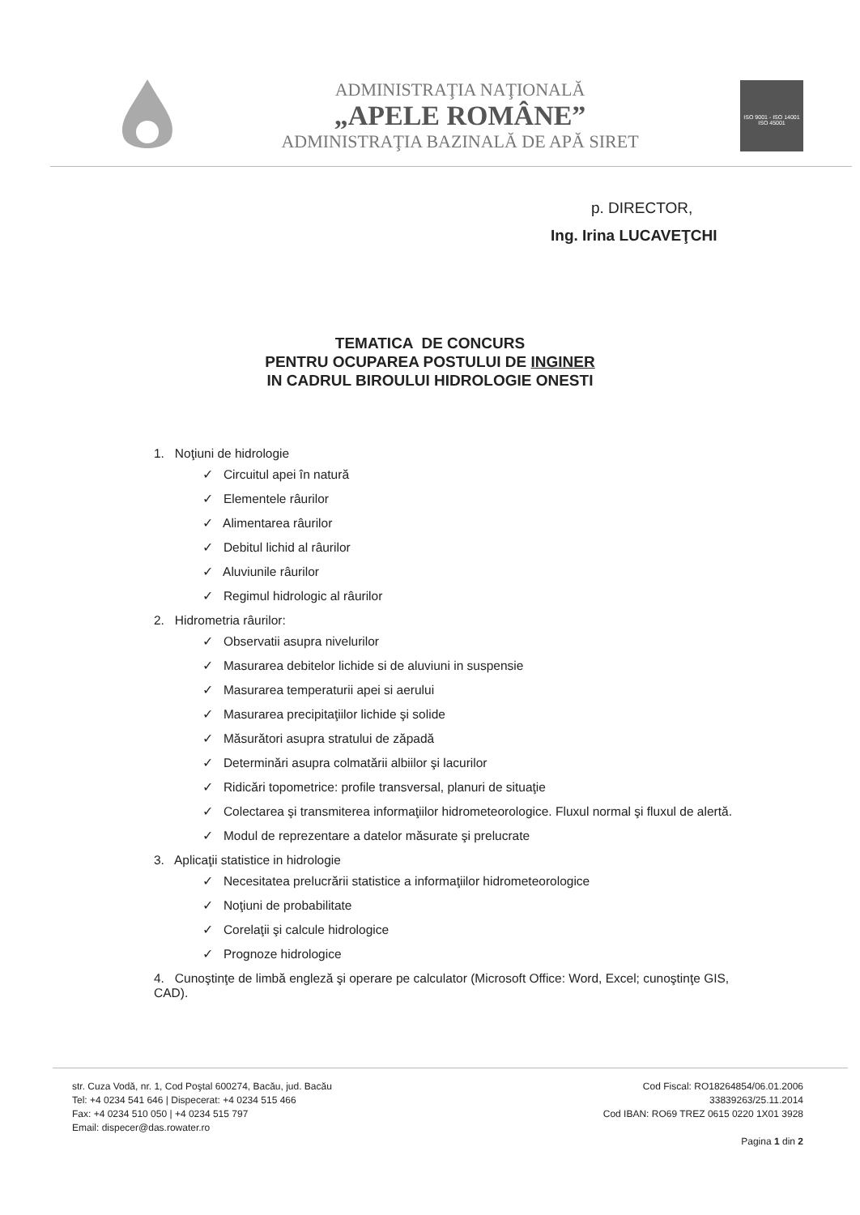ADMINISTRAŢIA NAŢIONALĂ
„APELE ROMÂNE”
ADMINISTRAŢIA BAZINALĂ DE APĂ SIRET
ISO 9001 - ISO 14001
ISO 45001
p. DIRECTOR,
Ing. Irina LUCAVEŢCHI
TEMATICA DE CONCURS
PENTRU OCUPAREA POSTULUI DE INGINER
IN CADRUL BIROULUI HIDROLOGIE ONESTI
1. Noţiuni de hidrologie
✓ Circuitul apei în natură
✓ Elementele râurilor
✓ Alimentarea râurilor
✓ Debitul lichid al râurilor
✓ Aluviunile râurilor
✓ Regimul hidrologic al râurilor
2. Hidrometria râurilor:
✓ Observatii asupra nivelurilor
✓ Masurarea debitelor lichide si de aluviuni in suspensie
✓ Masurarea temperaturii apei si aerului
✓ Masurarea precipitaţiilor lichide şi solide
✓ Măsurători asupra stratului de zăpadă
✓ Determinări asupra colmatării albiilor şi lacurilor
✓ Ridicări topometrice: profile transversal, planuri de situaţie
✓ Colectarea şi transmiterea informaţiilor hidrometeorologice. Fluxul normal şi fluxul de alertă.
✓ Modul de reprezentare a datelor măsurate şi prelucrate
3. Aplicaţii statistice in hidrologie
✓ Necesitatea prelucrării statistice a informaţiilor hidrometeorologice
✓ Noţiuni de probabilitate
✓ Corelaţii şi calcule hidrologice
✓ Prognoze hidrologice
4. Cunoştinţe de limbă engleză şi operare pe calculator (Microsoft Office: Word, Excel; cunoştinţe GIS, CAD).
str. Cuza Vodă, nr. 1, Cod Poştal 600274, Bacău, jud. Bacău
Tel: +4 0234 541 646 | Dispecerat: +4 0234 515 466
Fax: +4 0234 510 050 | +4 0234 515 797
Email: dispecer@das.rowater.ro
Cod Fiscal: RO18264854/06.01.2006
33839263/25.11.2014
Cod IBAN: RO69 TREZ 0615 0220 1X01 3928
Pagina 1 din 2